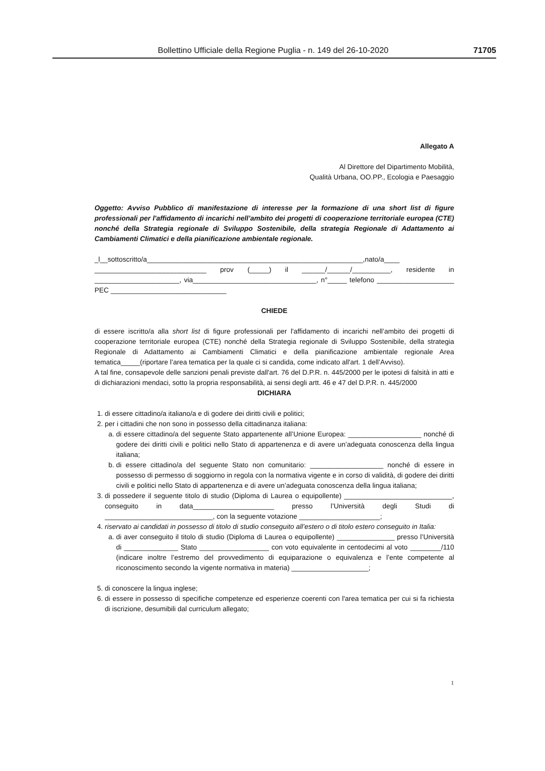Bollettino Ufficiale della Regione Puglia - n. 149 del 26-10-2020 71705
Allegato A
Al Direttore del Dipartimento Mobilità,
Qualità Urbana, OO.PP., Ecologia e Paesaggio
Oggetto: Avviso Pubblico di manifestazione di interesse per la formazione di una short list di figure professionali per l'affidamento di incarichi nell’ambito dei progetti di cooperazione territoriale europea (CTE) nonché della Strategia regionale di Sviluppo Sostenibile, della strategia Regionale di Adattamento ai Cambiamenti Climatici e della pianificazione ambientale regionale.
_l__sottoscritto/a________________________________________________________,nato/a____ _____________________________ prov (_____) il ______/______/__________, residente in ______________________, via________________________________, n°_____ telefono ____________________ PEC ______________________________
CHIEDE
di essere iscritto/a alla short list di figure professionali per l'affidamento di incarichi nell’ambito dei progetti di cooperazione territoriale europea (CTE) nonché della Strategia regionale di Sviluppo Sostenibile, della strategia Regionale di Adattamento ai Cambiamenti Climatici e della pianificazione ambientale regionale Area tematica_____(riportare l’area tematica per la quale ci si candida, come indicato all'art. 1 dell’Avviso).
A tal fine, consapevole delle sanzioni penali previste dall'art. 76 del D.P.R. n. 445/2000 per le ipotesi di falsità in atti e di dichiarazioni mendaci, sotto la propria responsabilità, ai sensi degli artt. 46 e 47 del D.P.R. n. 445/2000
DICHIARA
1. di essere cittadino/a italiano/a e di godere dei diritti civili e politici;
2. per i cittadini che non sono in possesso della cittadinanza italiana:
a. di essere cittadino/a del seguente Stato appartenente all’Unione Europea: ___________________ nonché di godere dei diritti civili e politici nello Stato di appartenenza e di avere un’adeguata conoscenza della lingua italiana;
b. di essere cittadino/a del seguente Stato non comunitario: ___________________ nonché di essere in possesso di permesso di soggiorno in regola con la normativa vigente e in corso di validità, di godere dei diritti civili e politici nello Stato di appartenenza e di avere un’adeguata conoscenza della lingua italiana;
3. di possedere il seguente titolo di studio (Diploma di Laurea o equipollente) ____________________________, conseguito in data_____________________ presso l’Università degli Studi di ____________________________, con la seguente votazione _____________________;
4. riservato ai candidati in possesso di titolo di studio conseguito all’estero o di titolo estero conseguito in Italia:
a. di aver conseguito il titolo di studio (Diploma di Laurea o equipollente) _______________ presso l’Università di ______________ Stato __________________ con voto equivalente in centodecimi al voto ________/110 (indicare inoltre l’estremo del provvedimento di equiparazione o equivalenza e l’ente competente al riconoscimento secondo la vigente normativa in materia) ____________________;
5. di conoscere la lingua inglese;
6. di essere in possesso di specifiche competenze ed esperienze coerenti con l'area tematica per cui si fa richiesta di iscrizione, desumibili dal curriculum allegato;
1